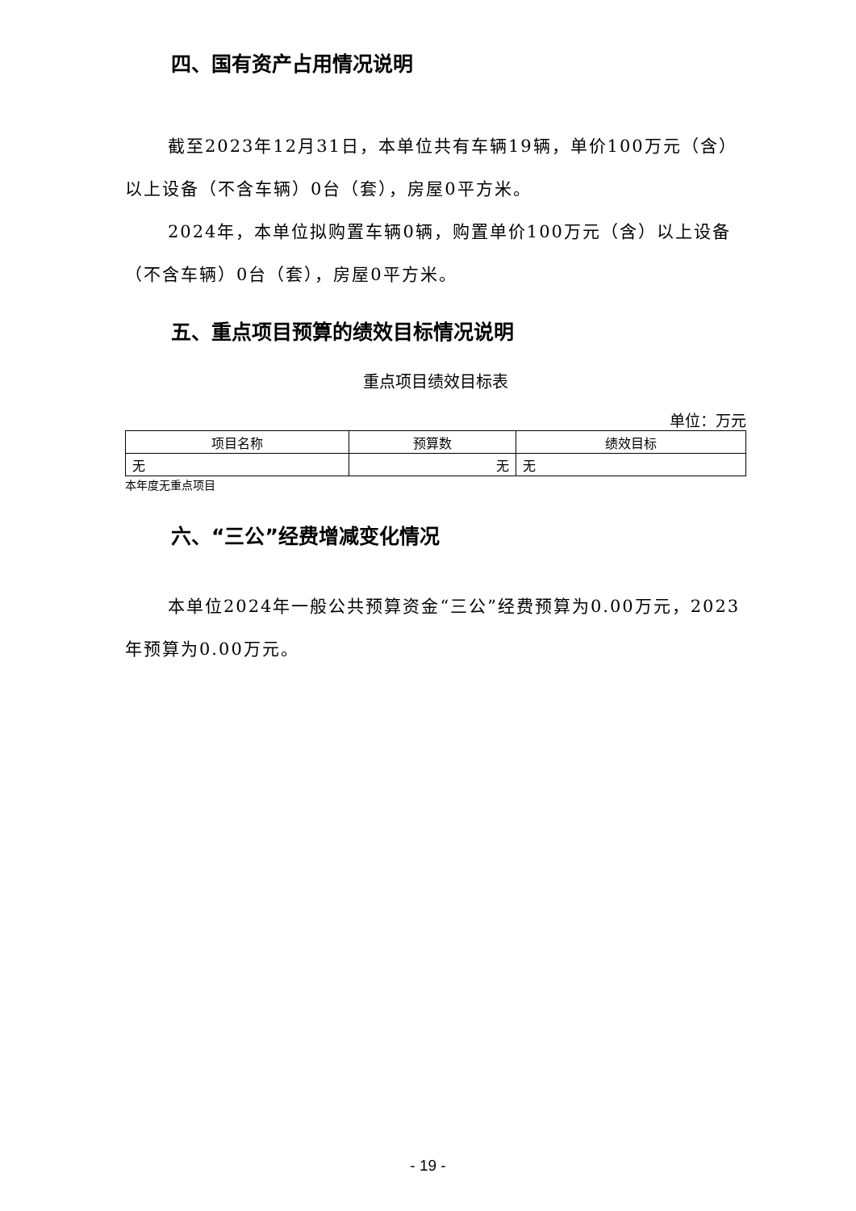四、国有资产占用情况说明
截至2023年12月31日，本单位共有车辆19辆，单价100万元（含）以上设备（不含车辆）0台（套），房屋0平方米。
2024年，本单位拟购置车辆0辆，购置单价100万元（含）以上设备（不含车辆）0台（套），房屋0平方米。
五、重点项目预算的绩效目标情况说明
重点项目绩效目标表
单位：万元
| 项目名称 | 预算数 | 绩效目标 |
| --- | --- | --- |
| 无 | 无 | 无 |
本年度无重点项目
六、“三公”经费增减变化情况
本单位2024年一般公共预算资金“三公”经费预算为0.00万元，2023年预算为0.00万元。
- 19 -